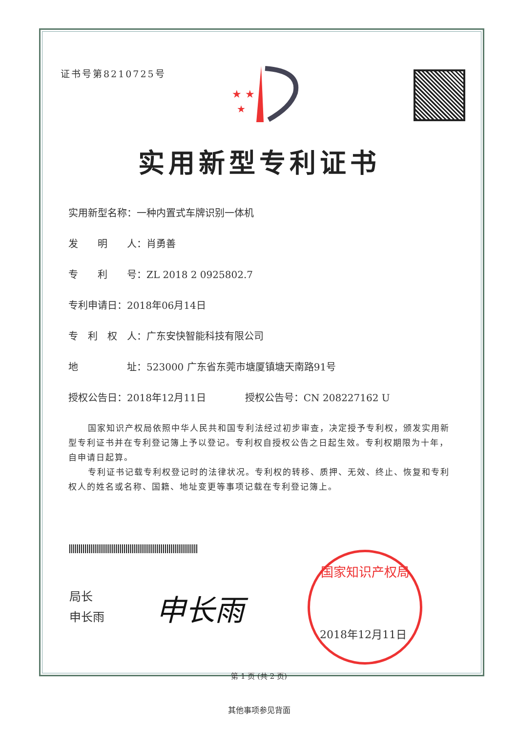证书号第8210725号
★ ★
★
实用新型专利证书
实用新型名称：一种内置式车牌识别一体机
发　　明　　人：肖勇善
专　　利　　号：ZL 2018 2 0925802.7
专利申请日：2018年06月14日
专　利　权　人：广东安快智能科技有限公司
地　　　　　址：523000 广东省东莞市塘厦镇塘天南路91号
授权公告日：2018年12月11日　　　　授权公告号：CN 208227162 U
国家知识产权局依照中华人民共和国专利法经过初步审查，决定授予专利权，颁发实用新型专利证书并在专利登记簿上予以登记。专利权自授权公告之日起生效。专利权期限为十年，自申请日起算。
专利证书记载专利权登记时的法律状况。专利权的转移、质押、无效、终止、恢复和专利权人的姓名或名称、国籍、地址变更等事项记载在专利登记簿上。
局长
申长雨
申长雨
国家知识产权局
2018年12月11日
第 1 页 (共 2 页)
其他事项参见背面